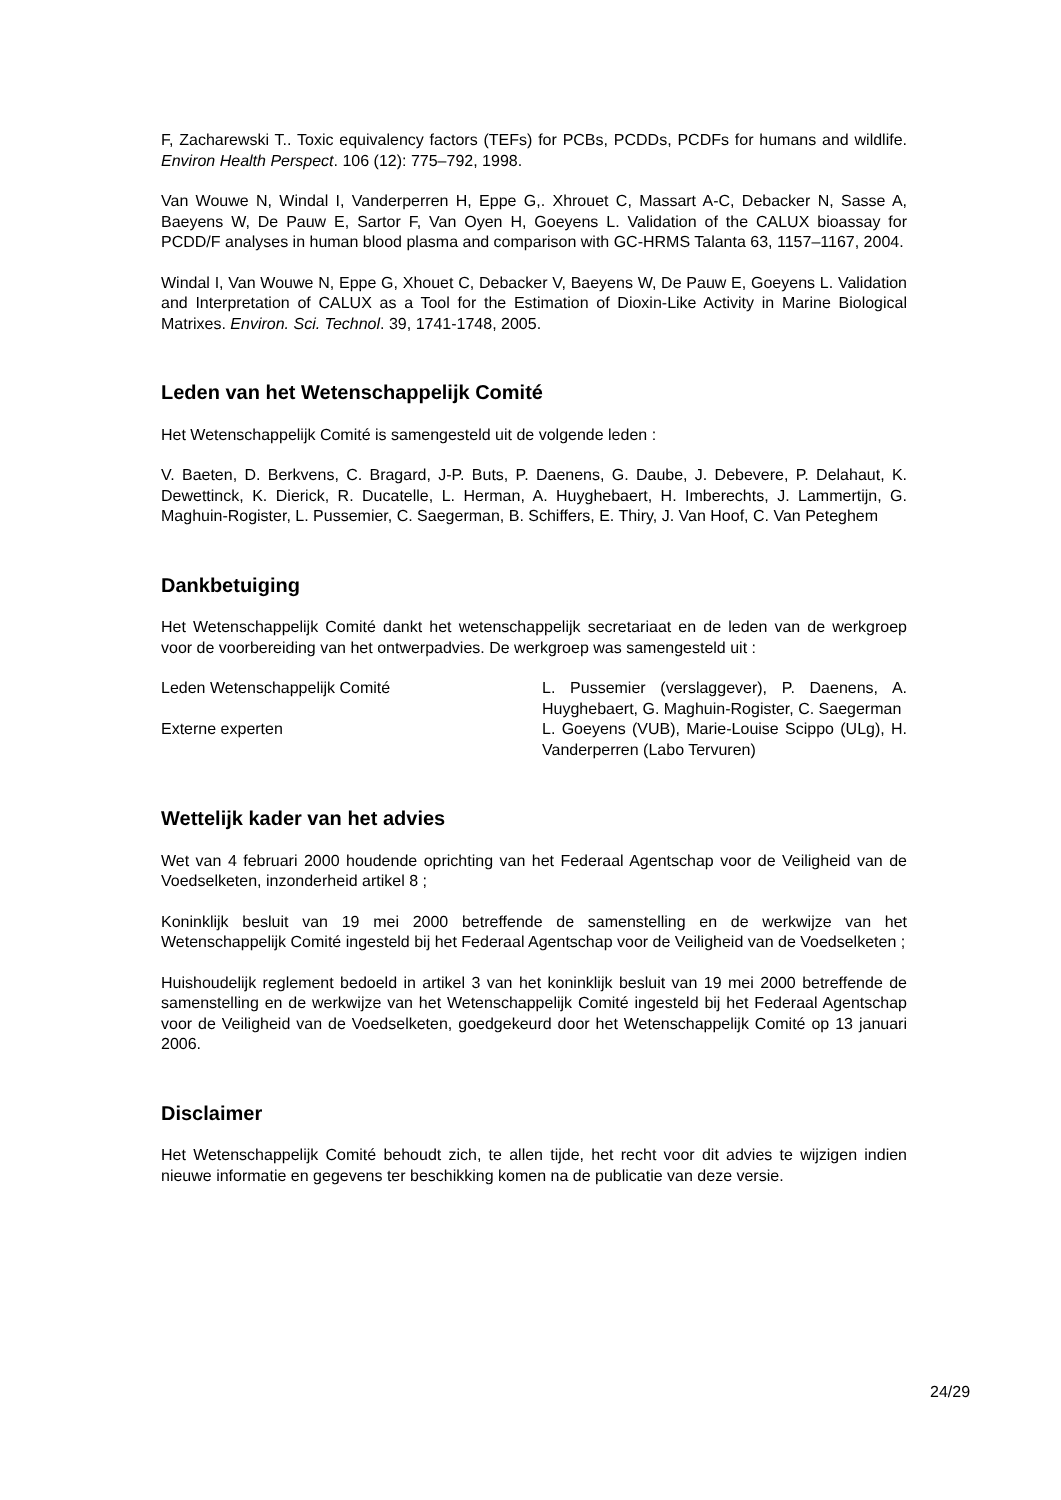F, Zacharewski T.. Toxic equivalency factors (TEFs) for PCBs, PCDDs, PCDFs for humans and wildlife. Environ Health Perspect. 106 (12): 775–792, 1998.
Van Wouwe N, Windal I, Vanderperren H, Eppe G,. Xhrouet C, Massart A-C, Debacker N, Sasse A, Baeyens W, De Pauw E, Sartor F, Van Oyen H, Goeyens L. Validation of the CALUX bioassay for PCDD/F analyses in human blood plasma and comparison with GC-HRMS Talanta 63, 1157–1167, 2004.
Windal I, Van Wouwe N, Eppe G, Xhouet C, Debacker V, Baeyens W, De Pauw E, Goeyens L. Validation and Interpretation of CALUX as a Tool for the Estimation of Dioxin-Like Activity in Marine Biological Matrixes. Environ. Sci. Technol. 39, 1741-1748, 2005.
Leden van het Wetenschappelijk Comité
Het Wetenschappelijk Comité is samengesteld uit de volgende leden :
V. Baeten, D. Berkvens, C. Bragard, J-P. Buts, P. Daenens, G. Daube, J. Debevere, P. Delahaut, K. Dewettinck, K. Dierick, R. Ducatelle, L. Herman, A. Huyghebaert, H. Imberechts, J. Lammertijn, G. Maghuin-Rogister, L. Pussemier, C. Saegerman, B. Schiffers, E. Thiry, J. Van Hoof, C. Van Peteghem
Dankbetuiging
Het Wetenschappelijk Comité dankt het wetenschappelijk secretariaat en de leden van de werkgroep voor de voorbereiding van het ontwerpadvies. De werkgroep was samengesteld uit :
| Leden Wetenschappelijk Comité | L. Pussemier (verslaggever), P. Daenens, A. Huyghebaert, G. Maghuin-Rogister, C. Saegerman |
| Externe experten | L. Goeyens (VUB), Marie-Louise Scippo (ULg), H. Vanderperren (Labo Tervuren) |
Wettelijk kader van het advies
Wet van 4 februari 2000 houdende oprichting van het Federaal Agentschap voor de Veiligheid van de Voedselketen, inzonderheid artikel 8 ;
Koninklijk besluit van 19 mei 2000 betreffende de samenstelling en de werkwijze van het Wetenschappelijk Comité ingesteld bij het Federaal Agentschap voor de Veiligheid van de Voedselketen ;
Huishoudelijk reglement bedoeld in artikel 3 van het koninklijk besluit van 19 mei 2000 betreffende de samenstelling en de werkwijze van het Wetenschappelijk Comité ingesteld bij het Federaal Agentschap voor de Veiligheid van de Voedselketen, goedgekeurd door het Wetenschappelijk Comité op 13 januari 2006.
Disclaimer
Het Wetenschappelijk Comité behoudt zich, te allen tijde, het recht voor dit advies te wijzigen indien nieuwe informatie en gegevens ter beschikking komen na de publicatie van deze versie.
24/29